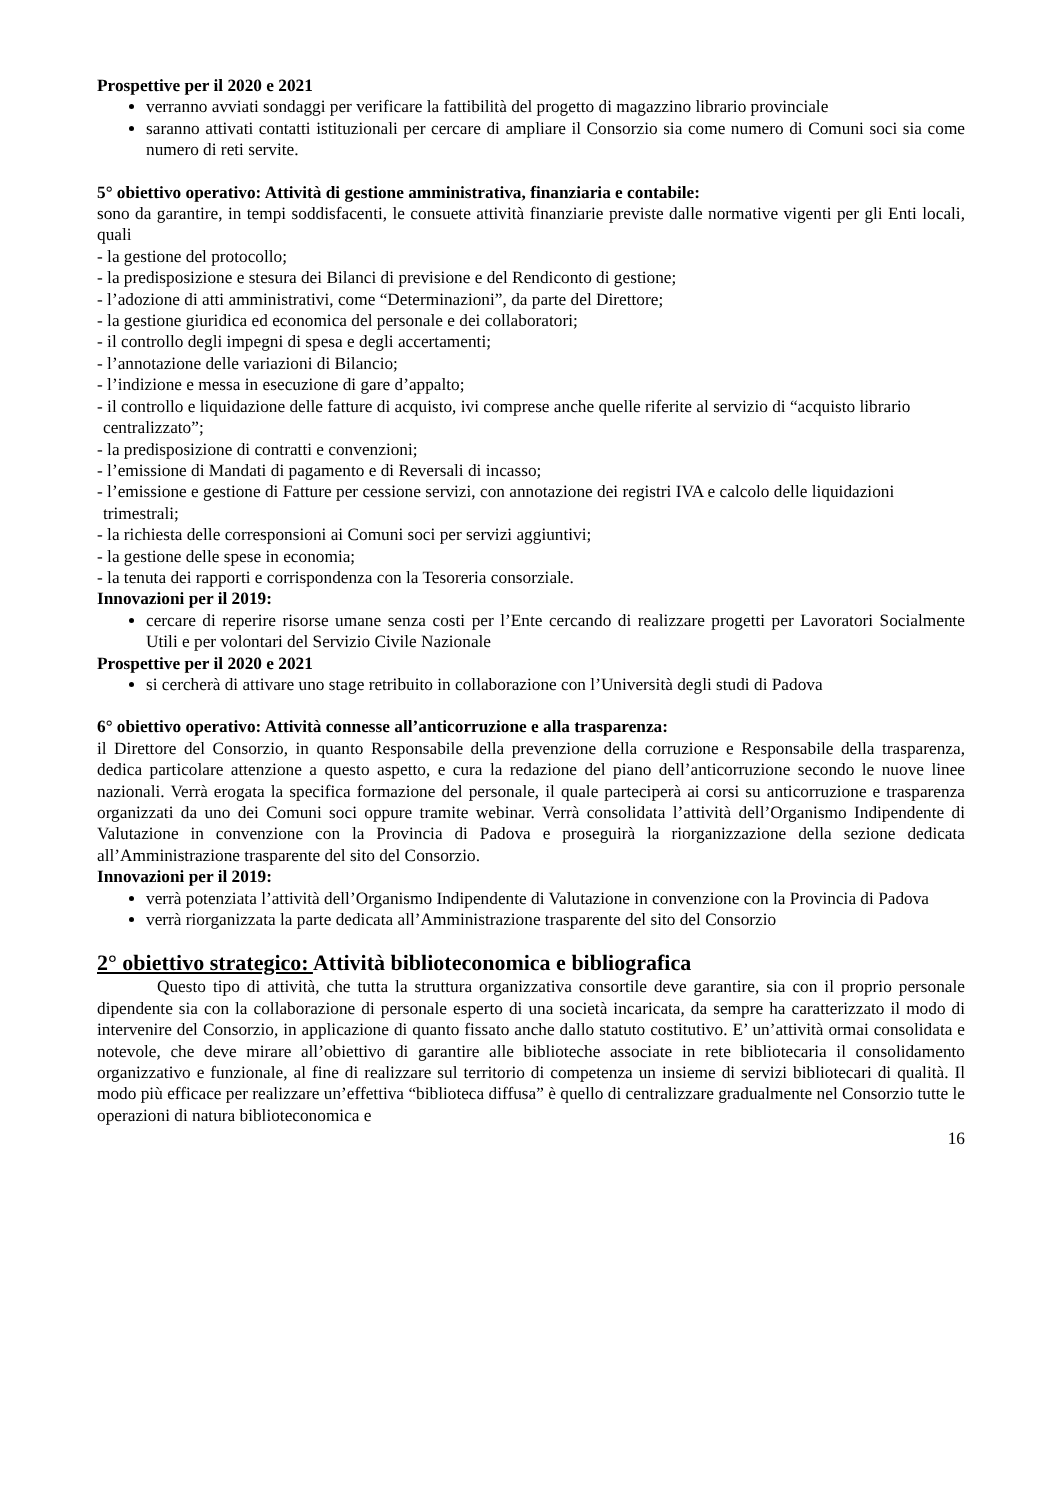Prospettive per il 2020 e 2021
verranno avviati sondaggi per verificare la fattibilità del progetto di magazzino librario provinciale
saranno attivati contatti istituzionali per cercare di ampliare il Consorzio sia come numero di Comuni soci sia come numero di reti servite.
5° obiettivo operativo: Attività di gestione amministrativa, finanziaria e contabile:
sono da garantire, in tempi soddisfacenti, le consuete attività finanziarie previste dalle normative vigenti per gli Enti locali, quali
- la gestione del protocollo;
- la predisposizione e stesura dei Bilanci di previsione e del Rendiconto di gestione;
- l’adozione di atti amministrativi, come “Determinazioni”, da parte del Direttore;
- la gestione giuridica ed economica del personale e dei collaboratori;
- il controllo degli impegni di spesa e degli accertamenti;
- l’annotazione delle variazioni di Bilancio;
- l’indizione e messa in esecuzione di gare d’appalto;
- il controllo e liquidazione delle fatture di acquisto, ivi comprese anche quelle riferite al servizio di “acquisto librario centralizzato”;
- la predisposizione di contratti e convenzioni;
- l’emissione di Mandati di pagamento e di Reversali di incasso;
- l’emissione e gestione di Fatture per cessione servizi, con annotazione dei registri IVA e calcolo delle liquidazioni trimestrali;
- la richiesta delle corresponsioni ai Comuni soci per servizi aggiuntivi;
- la gestione delle spese in economia;
- la tenuta dei rapporti e corrispondenza con la Tesoreria consorziale.
Innovazioni per il 2019:
cercare di reperire risorse umane senza costi per l’Ente cercando di realizzare progetti per Lavoratori Socialmente Utili e per volontari del Servizio Civile Nazionale
Prospettive per il 2020 e 2021
si cercherà di attivare uno stage retribuito in collaborazione con l’Università degli studi di Padova
6° obiettivo operativo: Attività connesse all’anticorruzione e alla trasparenza:
il Direttore del Consorzio, in quanto Responsabile della prevenzione della corruzione e Responsabile della trasparenza, dedica particolare attenzione a questo aspetto, e cura la redazione del piano dell’anticorruzione secondo le nuove linee nazionali. Verrà erogata la specifica formazione del personale, il quale parteciperà ai corsi su anticorruzione e trasparenza organizzati da uno dei Comuni soci oppure tramite webinar. Verrà consolidata l’attività dell’Organismo Indipendente di Valutazione in convenzione con la Provincia di Padova e proseguirà la riorganizzazione della sezione dedicata all’Amministrazione trasparente del sito del Consorzio.
Innovazioni per il 2019:
verrà potenziata l’attività dell’Organismo Indipendente di Valutazione in convenzione con la Provincia di Padova
verrà riorganizzata la parte dedicata all’Amministrazione trasparente del sito del Consorzio
2° obiettivo strategico: Attività biblioteconomica e bibliografica
Questo tipo di attività, che tutta la struttura organizzativa consortile deve garantire, sia con il proprio personale dipendente sia con la collaborazione di personale esperto di una società incaricata, da sempre ha caratterizzato il modo di intervenire del Consorzio, in applicazione di quanto fissato anche dallo statuto costitutivo. E’ un’attività ormai consolidata e notevole, che deve mirare all’obiettivo di garantire alle biblioteche associate in rete bibliotecaria il consolidamento organizzativo e funzionale, al fine di realizzare sul territorio di competenza un insieme di servizi bibliotecari di qualità. Il modo più efficace per realizzare un’effettiva “biblioteca diffusa” è quello di centralizzare gradualmente nel Consorzio tutte le operazioni di natura biblioteconomica e
16